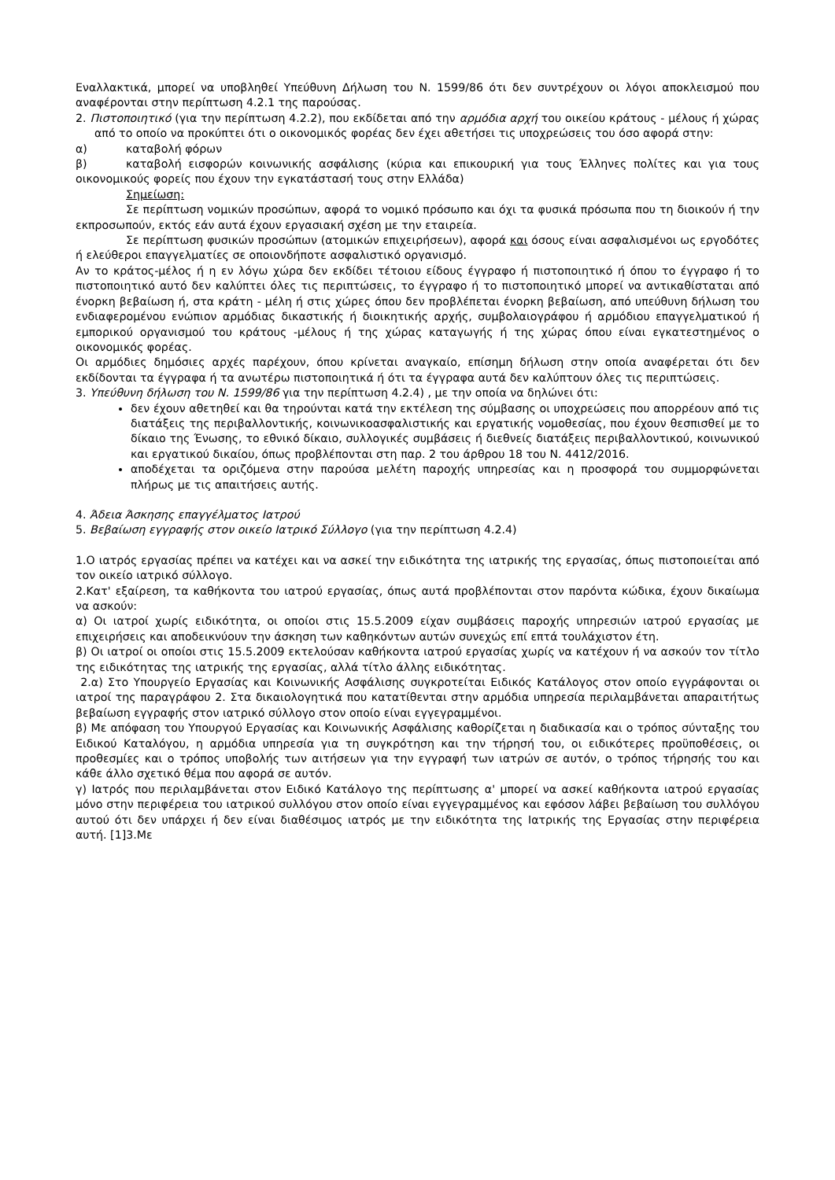Εναλλακτικά, μπορεί να υποβληθεί Υπεύθυνη Δήλωση του Ν. 1599/86 ότι δεν συντρέχουν οι λόγοι αποκλεισμού που αναφέρονται στην περίπτωση 4.2.1 της παρούσας.
2. Πιστοποιητικό (για την περίπτωση 4.2.2), που εκδίδεται από την αρμόδια αρχή του οικείου κράτους - μέλους ή χώρας από το οποίο να προκύπτει ότι ο οικονομικός φορέας δεν έχει αθετήσει τις υποχρεώσεις του όσο αφορά στην:
α) καταβολή φόρων
β) καταβολή εισφορών κοινωνικής ασφάλισης (κύρια και επικουρική για τους Έλληνες πολίτες και για τους οικονομικούς φορείς που έχουν την εγκατάστασή τους στην Ελλάδα)
Σημείωση:
Σε περίπτωση νομικών προσώπων, αφορά το νομικό πρόσωπο και όχι τα φυσικά πρόσωπα που τη διοικούν ή την εκπροσωπούν, εκτός εάν αυτά έχουν εργασιακή σχέση με την εταιρεία.
Σε περίπτωση φυσικών προσώπων (ατομικών επιχειρήσεων), αφορά και όσους είναι ασφαλισμένοι ως εργοδότες ή ελεύθεροι επαγγελματίες σε οποιονδήποτε ασφαλιστικό οργανισμό.
Αν το κράτος-μέλος ή η εν λόγω χώρα δεν εκδίδει τέτοιου είδους έγγραφο ή πιστοποιητικό ή όπου το έγγραφο ή το πιστοποιητικό αυτό δεν καλύπτει όλες τις περιπτώσεις, το έγγραφο ή το πιστοποιητικό μπορεί να αντικαθίσταται από ένορκη βεβαίωση ή, στα κράτη - μέλη ή στις χώρες όπου δεν προβλέπεται ένορκη βεβαίωση, από υπεύθυνη δήλωση του ενδιαφερομένου ενώπιον αρμόδιας δικαστικής ή διοικητικής αρχής, συμβολαιογράφου ή αρμόδιου επαγγελματικού ή εμπορικού οργανισμού του κράτους -μέλους ή της χώρας καταγωγής ή της χώρας όπου είναι εγκατεστημένος ο οικονομικός φορέας.
Οι αρμόδιες δημόσιες αρχές παρέχουν, όπου κρίνεται αναγκαίο, επίσημη δήλωση στην οποία αναφέρεται ότι δεν εκδίδονται τα έγγραφα ή τα ανωτέρω πιστοποιητικά ή ότι τα έγγραφα αυτά δεν καλύπτουν όλες τις περιπτώσεις.
3. Υπεύθυνη δήλωση του Ν. 1599/86 για την περίπτωση 4.2.4) , με την οποία να δηλώνει ότι:
δεν έχουν αθετηθεί και θα τηρούνται κατά την εκτέλεση της σύμβασης οι υποχρεώσεις που απορρέουν από τις διατάξεις της περιβαλλοντικής, κοινωνικοασφαλιστικής και εργατικής νομοθεσίας, που έχουν θεσπισθεί με το δίκαιο της Ένωσης, το εθνικό δίκαιο, συλλογικές συμβάσεις ή διεθνείς διατάξεις περιβαλλοντικού, κοινωνικού και εργατικού δικαίου, όπως προβλέπονται στη παρ. 2 του άρθρου 18 του Ν. 4412/2016.
αποδέχεται τα οριζόμενα στην παρούσα μελέτη παροχής υπηρεσίας και η προσφορά του συμμορφώνεται πλήρως με τις απαιτήσεις αυτής.
4. Άδεια Άσκησης επαγγέλματος Ιατρού
5. Βεβαίωση εγγραφής στον οικείο Ιατρικό Σύλλογο (για την περίπτωση 4.2.4)
1.Ο ιατρός εργασίας πρέπει να κατέχει και να ασκεί την ειδικότητα της ιατρικής της εργασίας, όπως πιστοποιείται από τον οικείο ιατρικό σύλλογο.
2.Κατ' εξαίρεση, τα καθήκοντα του ιατρού εργασίας, όπως αυτά προβλέπονται στον παρόντα κώδικα, έχουν δικαίωμα να ασκούν:
α) Οι ιατροί χωρίς ειδικότητα, οι οποίοι στις 15.5.2009 είχαν συμβάσεις παροχής υπηρεσιών ιατρού εργασίας με επιχειρήσεις και αποδεικνύουν την άσκηση των καθηκόντων αυτών συνεχώς επί επτά τουλάχιστον έτη.
β) Οι ιατροί οι οποίοι στις 15.5.2009 εκτελούσαν καθήκοντα ιατρού εργασίας χωρίς να κατέχουν ή να ασκούν τον τίτλο της ειδικότητας της ιατρικής της εργασίας, αλλά τίτλο άλλης ειδικότητας.
2.α) Στο Υπουργείο Εργασίας και Κοινωνικής Ασφάλισης συγκροτείται Ειδικός Κατάλογος στον οποίο εγγράφονται οι ιατροί της παραγράφου 2. Στα δικαιολογητικά που κατατίθενται στην αρμόδια υπηρεσία περιλαμβάνεται απαραιτήτως βεβαίωση εγγραφής στον ιατρικό σύλλογο στον οποίο είναι εγγεγραμμένοι.
β) Με απόφαση του Υπουργού Εργασίας και Κοινωνικής Ασφάλισης καθορίζεται η διαδικασία και ο τρόπος σύνταξης του Ειδικού Καταλόγου, η αρμόδια υπηρεσία για τη συγκρότηση και την τήρησή του, οι ειδικότερες προϋποθέσεις, οι προθεσμίες και ο τρόπος υποβολής των αιτήσεων για την εγγραφή των ιατρών σε αυτόν, ο τρόπος τήρησής του και κάθε άλλο σχετικό θέμα που αφορά σε αυτόν.
γ) Ιατρός που περιλαμβάνεται στον Ειδικό Κατάλογο της περίπτωσης α' μπορεί να ασκεί καθήκοντα ιατρού εργασίας μόνο στην περιφέρεια του ιατρικού συλλόγου στον οποίο είναι εγγεγραμμένος και εφόσον λάβει βεβαίωση του συλλόγου αυτού ότι δεν υπάρχει ή δεν είναι διαθέσιμος ιατρός με την ειδικότητα της Ιατρικής της Εργασίας στην περιφέρεια αυτή. [1]3.Με